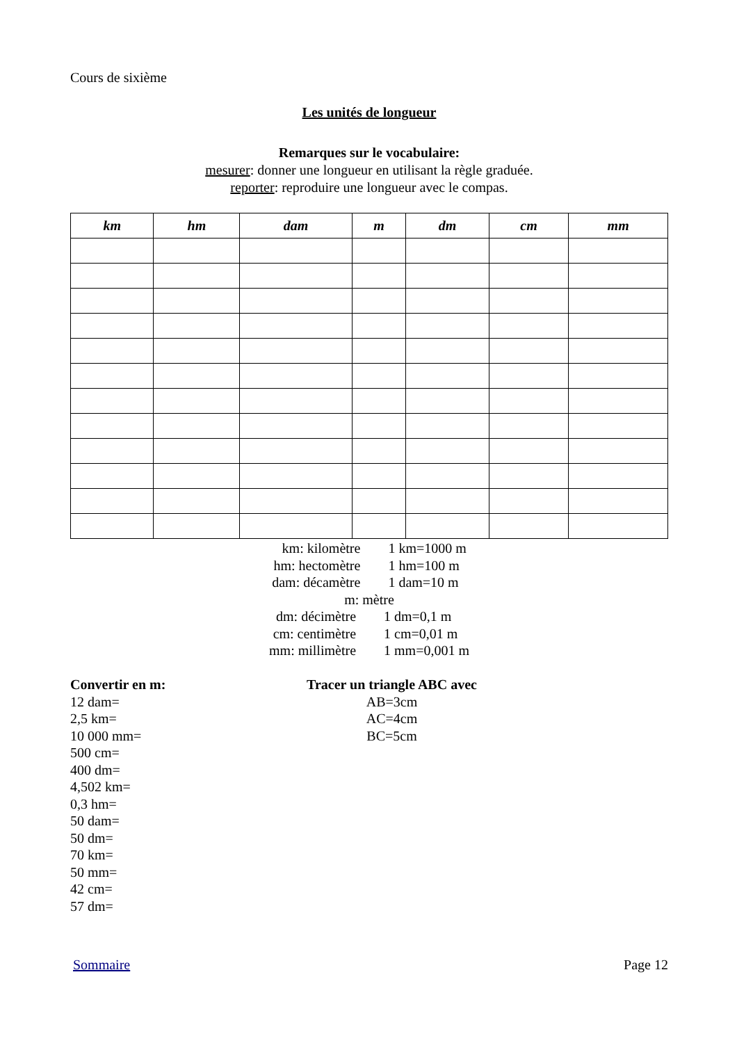Cours de sixième
Les unités de longueur
Remarques sur le vocabulaire:
mesurer: donner une longueur en utilisant la règle graduée.
reporter: reproduire une longueur avec le compas.
| km | hm | dam | m | dm | cm | mm |
| --- | --- | --- | --- | --- | --- | --- |
km: kilomètre
1 km=1000 m
hm: hectomètre
1 hm=100 m
dam: décamètre
1 dam=10 m
m: mètre
dm: décimètre
1 dm=0,1 m
cm: centimètre
1 cm=0,01 m
mm: millimètre
1 mm=0,001 m
Convertir en m:
12 dam=
2,5 km=
10 000 mm=
500 cm=
400 dm=
4,502 km=
0,3 hm=
50 dam=
50 dm=
70 km=
50 mm=
42 cm=
57 dm=
Tracer un triangle ABC avec
AB=3cm
AC=4cm
BC=5cm
Sommaire Page 12